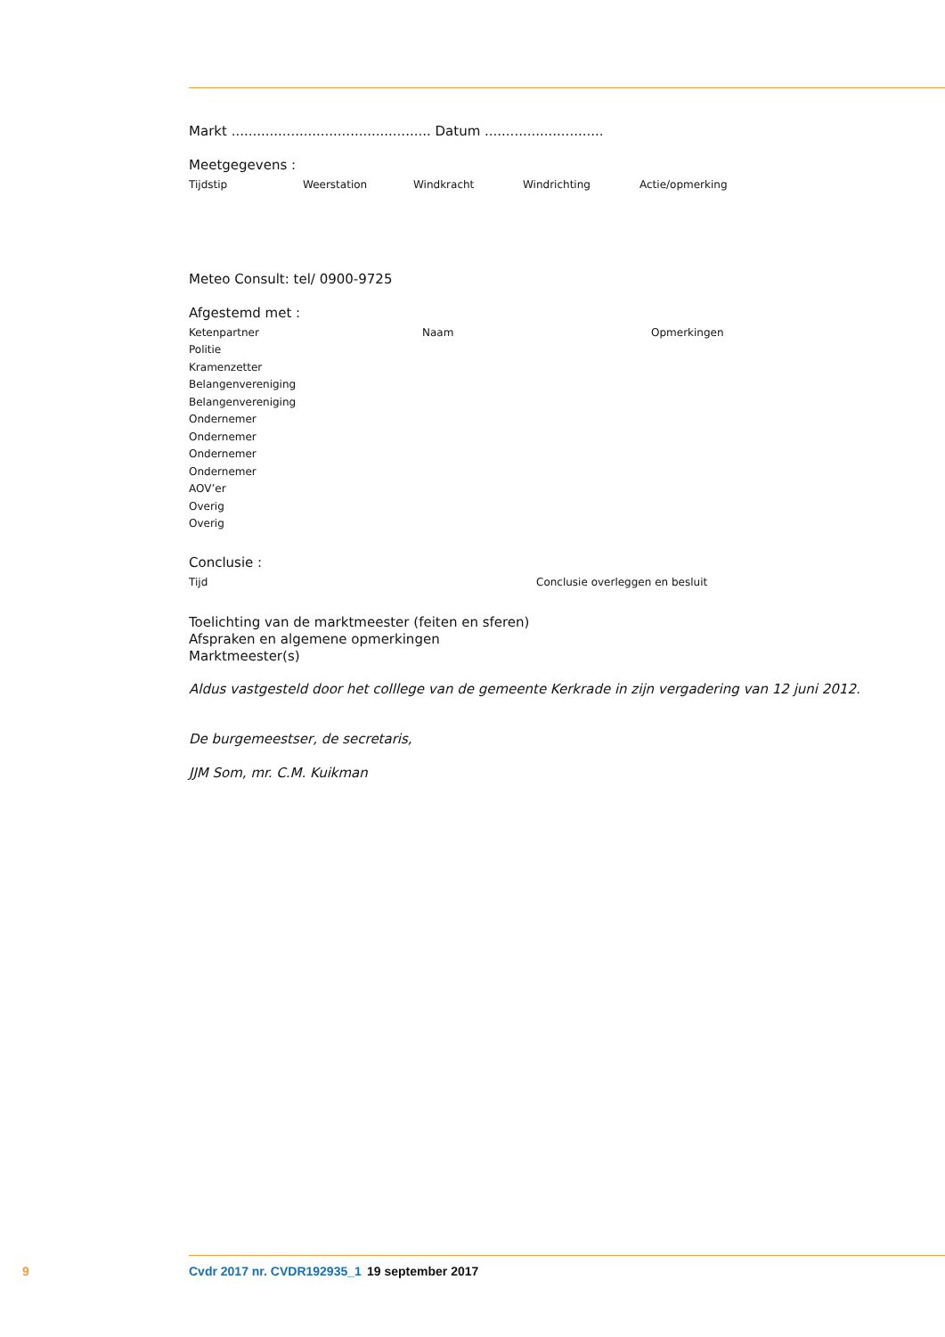Markt ............................................... Datum ............................
Meetgegevens :
| Tijdstip | Weerstation | Windkracht | Windrichting | Actie/opmerking |
| --- | --- | --- | --- | --- |
Meteo Consult: tel/ 0900-9725
Afgestemd met :
| Ketenpartner | Naam | Opmerkingen |
| --- | --- | --- |
| Politie | | |
| Kramenzetter | | |
| Belangenvereniging | | |
| Belangenvereniging | | |
| Ondernemer | | |
| Ondernemer | | |
| Ondernemer | | |
| Ondernemer | | |
| AOV’er | | |
| Overig | | |
| Overig | | |
Conclusie :
| Tijd | Conclusie overleggen en besluit |
| --- | --- |
Toelichting van de marktmeester (feiten en sferen)
Afspraken en algemene opmerkingen
Marktmeester(s)
Aldus vastgesteld door het colllege van de gemeente Kerkrade in zijn vergadering van 12 juni 2012.
De burgemeestser, de secretaris,
JJM Som, mr. C.M. Kuikman
9 Cvdr 2017 nr. CVDR192935_1 19 september 2017